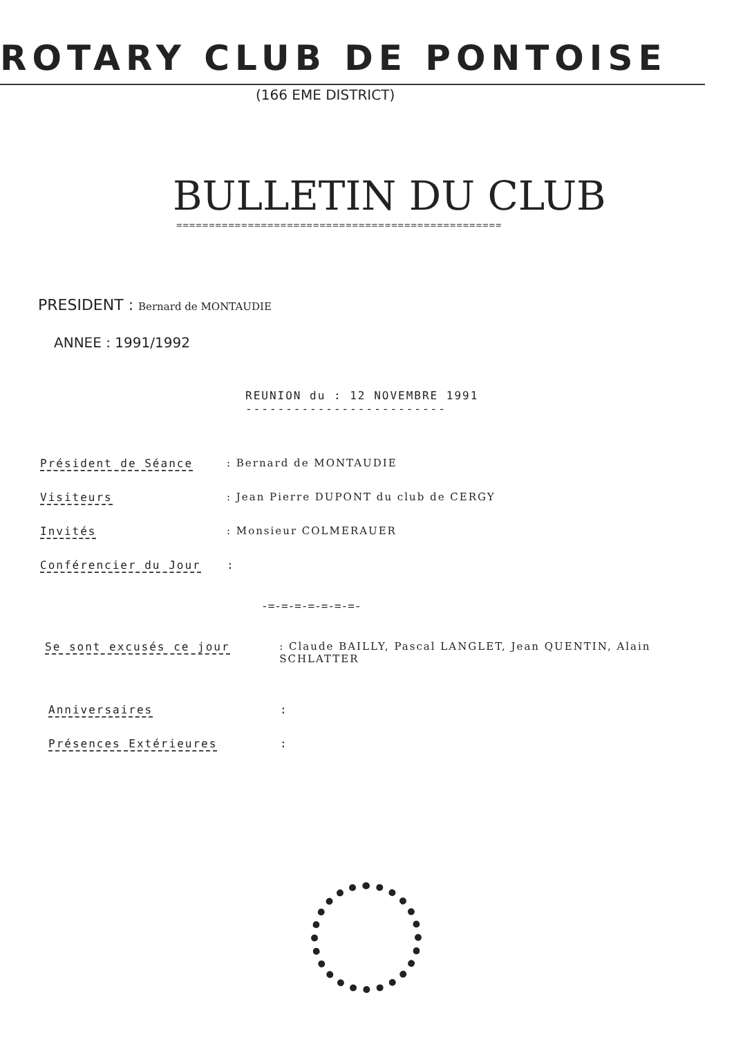ROTARY CLUB DE PONTOISE
(166 EME DISTRICT)
BULLETIN DU CLUB
==================================================
PRESIDENT : Bernard de MONTAUDIE
ANNEE : 1991/1992
REUNION du : 12 NOVEMBRE 1991
-------------------------
Président de Séance : Bernard de MONTAUDIE
Visiteurs : Jean Pierre DUPONT du club de CERGY
Invités : Monsieur COLMERAUER
Conférencier du Jour :
-=-=-=-=-=-=-=-
Se sont excusés ce jour : Claude BAILLY, Pascal LANGLET, Jean QUENTIN, Alain SCHLATTER
Anniversaires :
Présences Extérieures :